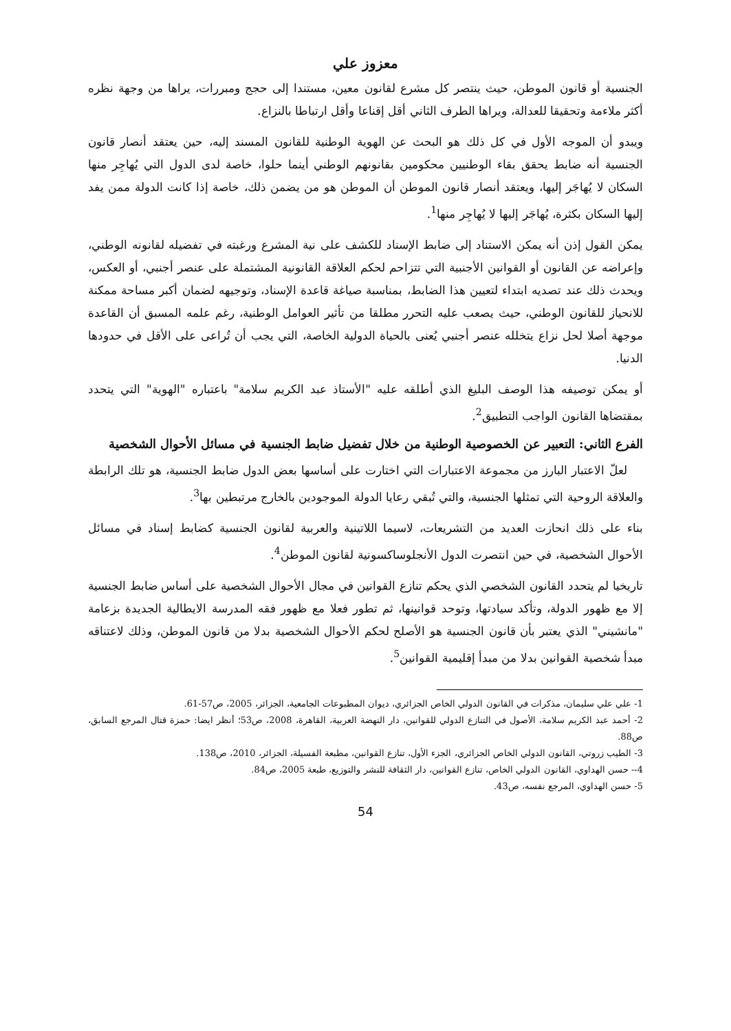معزوز علي
الجنسية أو قانون الموطن، حيث ينتصر كل مشرع لقانون معين، مستندا إلى حجج ومبررات، يراها من وجهة نظره أكثر ملاءمة وتحقيقا للعدالة، ويراها الطرف الثاني أقل إقناعا وأقل ارتباطا بالنزاع.
ويبدو أن الموجه الأول في كل ذلك هو البحث عن الهوية الوطنية للقانون المسند إليه، حين يعتقد أنصار قانون الجنسية أنه ضابط يحقق بقاء الوطنيين محكومين بقانونهم الوطني أينما حلوا، خاصة لدى الدول التي يُهاجِر منها السكان لا يُهاجَر إليها، ويعتقد أنصار قانون الموطن أن الموطن هو من يضمن ذلك، خاصة إذا كانت الدولة ممن يفد إليها السكان بكثرة، يُهاجَر إليها لا يُهاجِر منها<sup>1</sup>.
يمكن القول إذن أنه يمكن الاستناد إلى ضابط الإسناد للكشف على نية المشرع ورغبته في تفضيله لقانونه الوطني، وإعراضه عن القانون أو القوانين الأجنبية التي تتزاحم لحكم العلاقة القانونية المشتملة على عنصر أجنبي، أو العكس، ويحدث ذلك عند تصديه ابتداء لتعيين هذا الضابط، بمناسبة صياغة قاعدة الإسناد، وتوجيهه لضمان أكبر مساحة ممكنة للانحياز للقانون الوطني، حيث يصعب عليه التحرر مطلقا من تأثير العوامل الوطنية، رغم علمه المسبق أن القاعدة موجهة أصلا لحل نزاع يتخلله عنصر أجنبي يُعنى بالحياة الدولية الخاصة، التي يجب أن تُراعى على الأقل في حدودها الدنيا.
أو يمكن توصيفه هذا الوصف البليغ الذي أطلقه عليه "الأستاذ عبد الكريم سلامة" باعتباره "الهوية" التي يتحدد بمقتضاها القانون الواجب التطبيق<sup>2</sup>.
الفرع الثاني: التعبير عن الخصوصية الوطنية من خلال تفضيل ضابط الجنسية في مسائل الأحوال الشخصية
لعلّ الاعتبار البارز من مجموعة الاعتبارات التي اختارت على أساسها بعض الدول ضابط الجنسية، هو تلك الرابطة والعلاقة الروحية التي تمثلها الجنسية، والتي تُبقي رعايا الدولة الموجودين بالخارج مرتبطين بها<sup>3</sup>.
بناء على ذلك انحازت العديد من التشريعات، لاسيما اللاتينية والعربية لقانون الجنسية كضابط إسناد في مسائل الأحوال الشخصية، في حين انتصرت الدول الأنجلوساكسونية لقانون الموطن<sup>4</sup>.
تاريخيا لم يتحدد القانون الشخصي الذي يحكم تنازع القوانين في مجال الأحوال الشخصية على أساس ضابط الجنسية إلا مع ظهور الدولة، وتأكد سيادتها، وتوحد قوانينها، ثم تطور فعلا مع ظهور فقه المدرسة الايطالية الجديدة بزعامة "مانشيني" الذي يعتبر بأن قانون الجنسية هو الأصلح لحكم الأحوال الشخصية بدلا من قانون الموطن، وذلك لاعتناقه مبدأ شخصية القوانين بدلا من مبدأ إقليمية القوانين<sup>5</sup>.
1- علي علي سليمان، مذكرات في القانون الدولي الخاص الجزائري، ديوان المطبوعات الجامعية، الجزائر، 2005، ص57-61.
2- أحمد عبد الكريم سلامة، الأصول في التنازع الدولي للقوانين، دار النهضة العربية، القاهرة، 2008، ص53؛ أنظر ايضا: حمزة قتال المرجع السابق، ص88.
3- الطيب زروتي، القانون الدولي الخاص الجزائري، الجزء الأول، تنازع القوانين، مطبعة الفسيلة، الجزائر، 2010، ص138.
4-- حسن الهداوي، القانون الدولي الخاص، تنازع القوانين، دار الثقافة للنشر والتوزيع، طبعة 2005، ص84.
5- حسن الهداوي، المرجع نفسه، ص43.
54